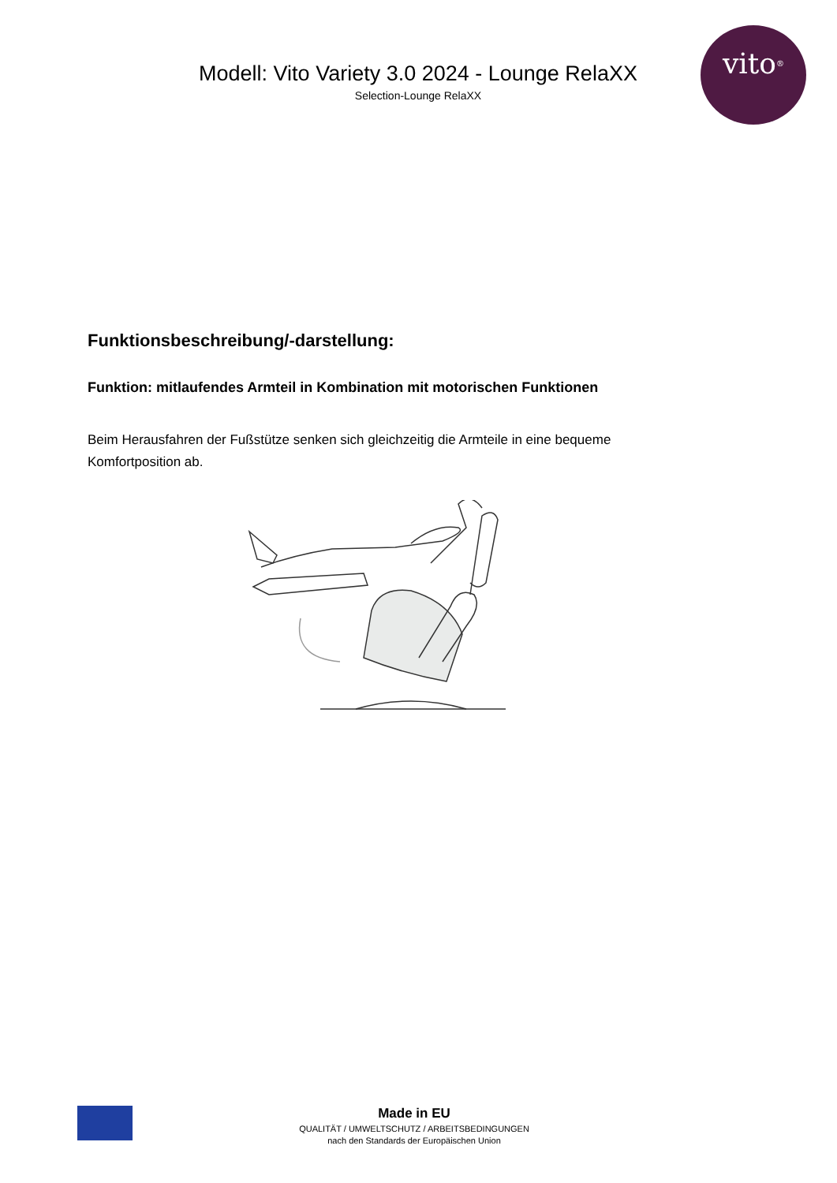vito<sup>®</sup>
Modell: Vito Variety 3.0 2024 - Lounge RelaXX
Selection-Lounge RelaXX
Funktionsbeschreibung/-darstellung:
Funktion: mitlaufendes Armteil in Kombination mit motorischen Funktionen
Beim Herausfahren der Fußstütze senken sich gleichzeitig die Armteile in eine bequeme Komfortposition ab.
Made in EU
QUALITÄT / UMWELTSCHUTZ / ARBEITSBEDINGUNGEN
nach den Standards der Europäischen Union